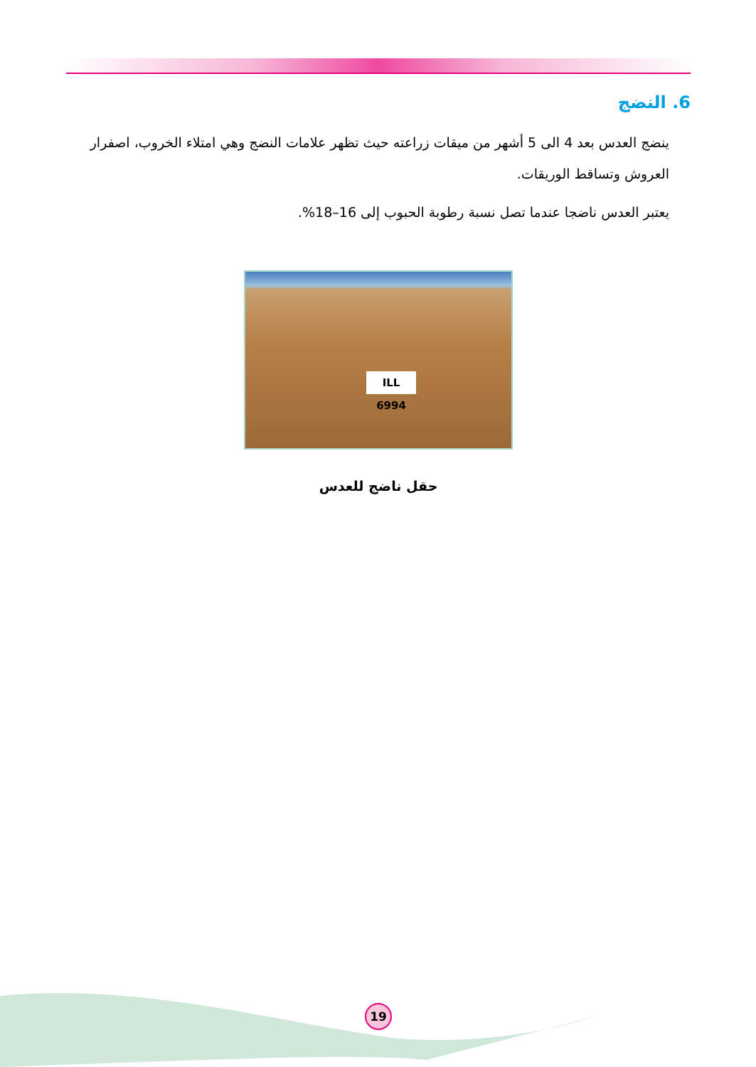6. النضج
ينضج العدس بعد 4 الى 5 أشهر من ميقات زراعته حيث تظهر علامات النضج وهي امتلاء الخروب، اصفرار العروش وتساقط الوريقات.
يعتبر العدس ناضجا عندما تصل نسبة رطوبة الحبوب إلى 16–18%.
ILL 6994
حقل ناضج للعدس
19